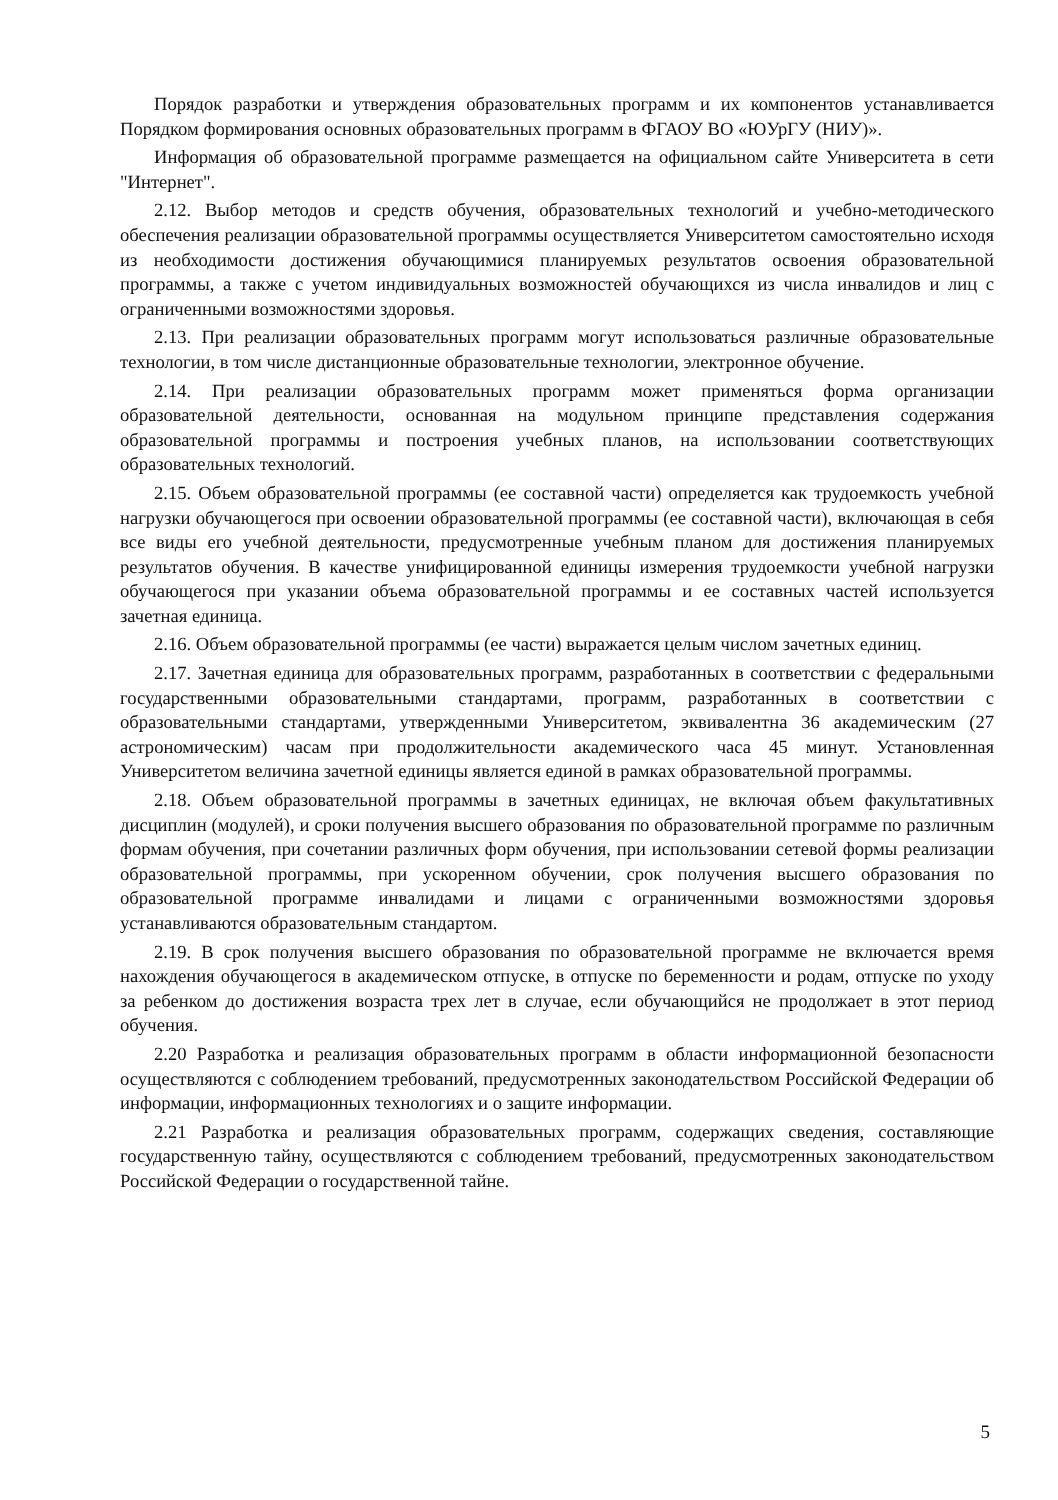Порядок разработки и утверждения образовательных программ и их компонентов устанавливается Порядком формирования основных образовательных программ в ФГАОУ ВО «ЮУрГУ (НИУ)».
Информация об образовательной программе размещается на официальном сайте Университета в сети "Интернет".
2.12. Выбор методов и средств обучения, образовательных технологий и учебно-методического обеспечения реализации образовательной программы осуществляется Университетом самостоятельно исходя из необходимости достижения обучающимися планируемых результатов освоения образовательной программы, а также с учетом индивидуальных возможностей обучающихся из числа инвалидов и лиц с ограниченными возможностями здоровья.
2.13. При реализации образовательных программ могут использоваться различные образовательные технологии, в том числе дистанционные образовательные технологии, электронное обучение.
2.14. При реализации образовательных программ может применяться форма организации образовательной деятельности, основанная на модульном принципе представления содержания образовательной программы и построения учебных планов, на использовании соответствующих образовательных технологий.
2.15. Объем образовательной программы (ее составной части) определяется как трудоемкость учебной нагрузки обучающегося при освоении образовательной программы (ее составной части), включающая в себя все виды его учебной деятельности, предусмотренные учебным планом для достижения планируемых результатов обучения. В качестве унифицированной единицы измерения трудоемкости учебной нагрузки обучающегося при указании объема образовательной программы и ее составных частей используется зачетная единица.
2.16. Объем образовательной программы (ее части) выражается целым числом зачетных единиц.
2.17. Зачетная единица для образовательных программ, разработанных в соответствии с федеральными государственными образовательными стандартами, программ, разработанных в соответствии с образовательными стандартами, утвержденными Университетом, эквивалентна 36 академическим (27 астрономическим) часам при продолжительности академического часа 45 минут. Установленная Университетом величина зачетной единицы является единой в рамках образовательной программы.
2.18. Объем образовательной программы в зачетных единицах, не включая объем факультативных дисциплин (модулей), и сроки получения высшего образования по образовательной программе по различным формам обучения, при сочетании различных форм обучения, при использовании сетевой формы реализации образовательной программы, при ускоренном обучении, срок получения высшего образования по образовательной программе инвалидами и лицами с ограниченными возможностями здоровья устанавливаются образовательным стандартом.
2.19. В срок получения высшего образования по образовательной программе не включается время нахождения обучающегося в академическом отпуске, в отпуске по беременности и родам, отпуске по уходу за ребенком до достижения возраста трех лет в случае, если обучающийся не продолжает в этот период обучения.
2.20 Разработка и реализация образовательных программ в области информационной безопасности осуществляются с соблюдением требований, предусмотренных законодательством Российской Федерации об информации, информационных технологиях и о защите информации.
2.21 Разработка и реализация образовательных программ, содержащих сведения, составляющие государственную тайну, осуществляются с соблюдением требований, предусмотренных законодательством Российской Федерации о государственной тайне.
5